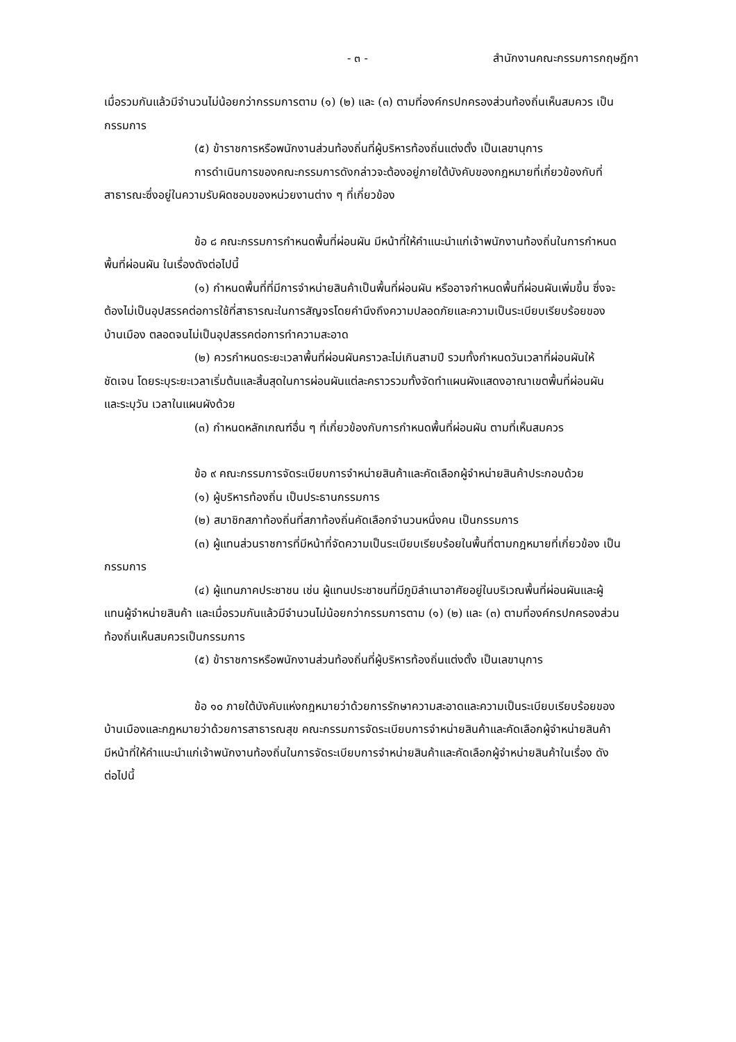- ๓ - สำนักงานคณะกรรมการกฤษฎีกา
เมื่อรวมกันแล้วมีจำนวนไม่น้อยกว่ากรรมการตาม (๑) (๒) และ (๓) ตามที่องค์กรปกครองส่วนท้องถิ่นเห็นสมควร เป็นกรรมการ
(๕) ข้าราชการหรือพนักงานส่วนท้องถิ่นที่ผู้บริหารท้องถิ่นแต่งตั้ง เป็นเลขานุการ
การดำเนินการของคณะกรรมการดังกล่าวจะต้องอยู่ภายใต้บังคับของกฎหมายที่เกี่ยวข้องกับที่สาธารณะซึ่งอยู่ในความรับผิดชอบของหน่วยงานต่าง ๆ ที่เกี่ยวข้อง
ข้อ ๘ คณะกรรมการกำหนดพื้นที่ผ่อนผัน มีหน้าที่ให้คำแนะนำแก่เจ้าพนักงานท้องถิ่นในการกำหนดพื้นที่ผ่อนผัน ในเรื่องดังต่อไปนี้
(๑) กำหนดพื้นที่ที่มีการจำหน่ายสินค้าเป็นพื้นที่ผ่อนผัน หรืออาจกำหนดพื้นที่ผ่อนผันเพิ่มขึ้น ซึ่งจะต้องไม่เป็นอุปสรรคต่อการใช้ที่สาธารณะในการสัญจรโดยคำนึงถึงความปลอดภัยและความเป็นระเบียบเรียบร้อยของบ้านเมือง ตลอดจนไม่เป็นอุปสรรคต่อการทำความสะอาด
(๒) ควรกำหนดระยะเวลาพื้นที่ผ่อนผันคราวละไม่เกินสามปี รวมทั้งกำหนดวันเวลาที่ผ่อนผันให้ชัดเจน โดยระบุระยะเวลาเริ่มต้นและสิ้นสุดในการผ่อนผันแต่ละคราวรวมทั้งจัดทำแผนผังแสดงอาณาเขตพื้นที่ผ่อนผัน และระบุวัน เวลาในแผนผังด้วย
(๓) กำหนดหลักเกณฑ์อื่น ๆ ที่เกี่ยวข้องกับการกำหนดพื้นที่ผ่อนผัน ตามที่เห็นสมควร
ข้อ ๙ คณะกรรมการจัดระเบียบการจำหน่ายสินค้าและคัดเลือกผู้จำหน่ายสินค้าประกอบด้วย
(๑) ผู้บริหารท้องถิ่น เป็นประธานกรรมการ
(๒) สมาชิกสภาท้องถิ่นที่สภาท้องถิ่นคัดเลือกจำนวนหนึ่งคน เป็นกรรมการ
(๓) ผู้แทนส่วนราชการที่มีหน้าที่จัดความเป็นระเบียบเรียบร้อยในพื้นที่ตามกฎหมายที่เกี่ยวข้อง เป็นกรรมการ
(๔) ผู้แทนภาคประชาชน เช่น ผู้แทนประชาชนที่มีภูมิลำเนาอาศัยอยู่ในบริเวณพื้นที่ผ่อนผันและผู้แทนผู้จำหน่ายสินค้า และเมื่อรวมกันแล้วมีจำนวนไม่น้อยกว่ากรรมการตาม (๑) (๒) และ (๓) ตามที่องค์กรปกครองส่วนท้องถิ่นเห็นสมควรเป็นกรรมการ
(๕) ข้าราชการหรือพนักงานส่วนท้องถิ่นที่ผู้บริหารท้องถิ่นแต่งตั้ง เป็นเลขานุการ
ข้อ ๑๐ ภายใต้บังคับแห่งกฎหมายว่าด้วยการรักษาความสะอาดและความเป็นระเบียบเรียบร้อยของบ้านเมืองและกฎหมายว่าด้วยการสาธารณสุข คณะกรรมการจัดระเบียบการจำหน่ายสินค้าและคัดเลือกผู้จำหน่ายสินค้า มีหน้าที่ให้คำแนะนำแก่เจ้าพนักงานท้องถิ่นในการจัดระเบียบการจำหน่ายสินค้าและคัดเลือกผู้จำหน่ายสินค้าในเรื่อง ดังต่อไปนี้